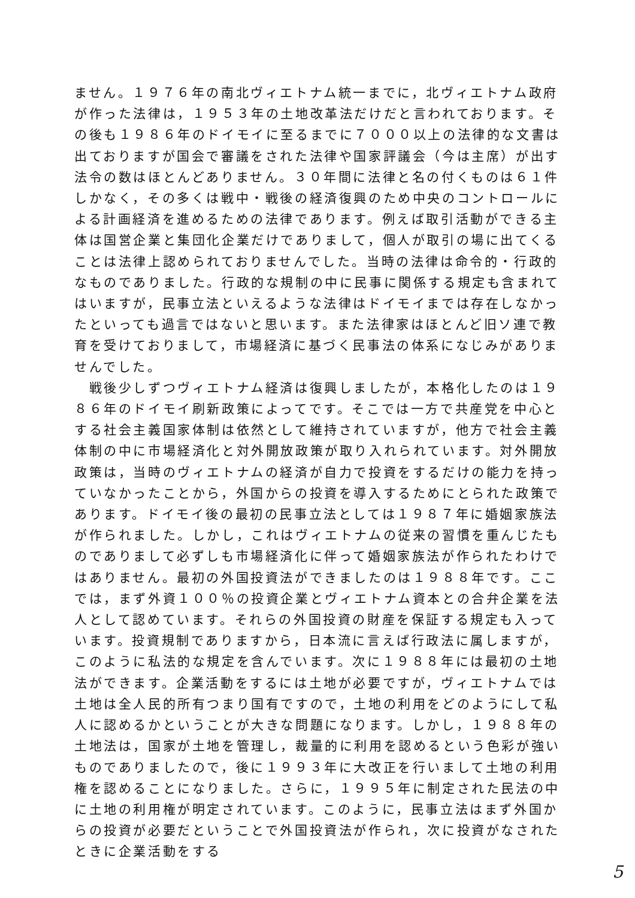ません。１９７６年の南北ヴィエトナム統一までに，北ヴィエトナム政府が作った法律は，１９５３年の土地改革法だけだと言われております。その後も１９８６年のドイモイに至るまでに７０００以上の法律的な文書は出ておりますが国会で審議をされた法律や国家評議会（今は主席）が出す法令の数はほとんどありません。３０年間に法律と名の付くものは６１件しかなく，その多くは戦中・戦後の経済復興のため中央のコントロールによる計画経済を進めるための法律であります。例えば取引活動ができる主体は国営企業と集団化企業だけでありまして，個人が取引の場に出てくることは法律上認められておりませんでした。当時の法律は命令的・行政的なものでありました。行政的な規制の中に民事に関係する規定も含まれてはいますが，民事立法といえるような法律はドイモイまでは存在しなかったといっても過言ではないと思います。また法律家はほとんど旧ソ連で教育を受けておりまして，市場経済に基づく民事法の体系になじみがありませんでした。
　戦後少しずつヴィエトナム経済は復興しましたが，本格化したのは１９８６年のドイモイ刷新政策によってです。そこでは一方で共産党を中心とする社会主義国家体制は依然として維持されていますが，他方で社会主義体制の中に市場経済化と対外開放政策が取り入れられています。対外開放政策は，当時のヴィエトナムの経済が自力で投資をするだけの能力を持っていなかったことから，外国からの投資を導入するためにとられた政策であります。ドイモイ後の最初の民事立法としては１９８７年に婚姻家族法が作られました。しかし，これはヴィエトナムの従来の習慣を重んじたものでありまして必ずしも市場経済化に伴って婚姻家族法が作られたわけではありません。最初の外国投資法ができましたのは１９８８年です。ここでは，まず外資１００％の投資企業とヴィエトナム資本との合弁企業を法人として認めています。それらの外国投資の財産を保証する規定も入っています。投資規制でありますから，日本流に言えば行政法に属しますが，このように私法的な規定を含んでいます。次に１９８８年には最初の土地法ができます。企業活動をするには土地が必要ですが，ヴィエトナムでは土地は全人民的所有つまり国有ですので，土地の利用をどのようにして私人に認めるかということが大きな問題になります。しかし，１９８８年の土地法は，国家が土地を管理し，裁量的に利用を認めるという色彩が強いものでありましたので，後に１９９３年に大改正を行いまして土地の利用権を認めることになりました。さらに，１９９５年に制定された民法の中に土地の利用権が明定されています。このように，民事立法はまず外国からの投資が必要だということで外国投資法が作られ，次に投資がなされたときに企業活動をする
5